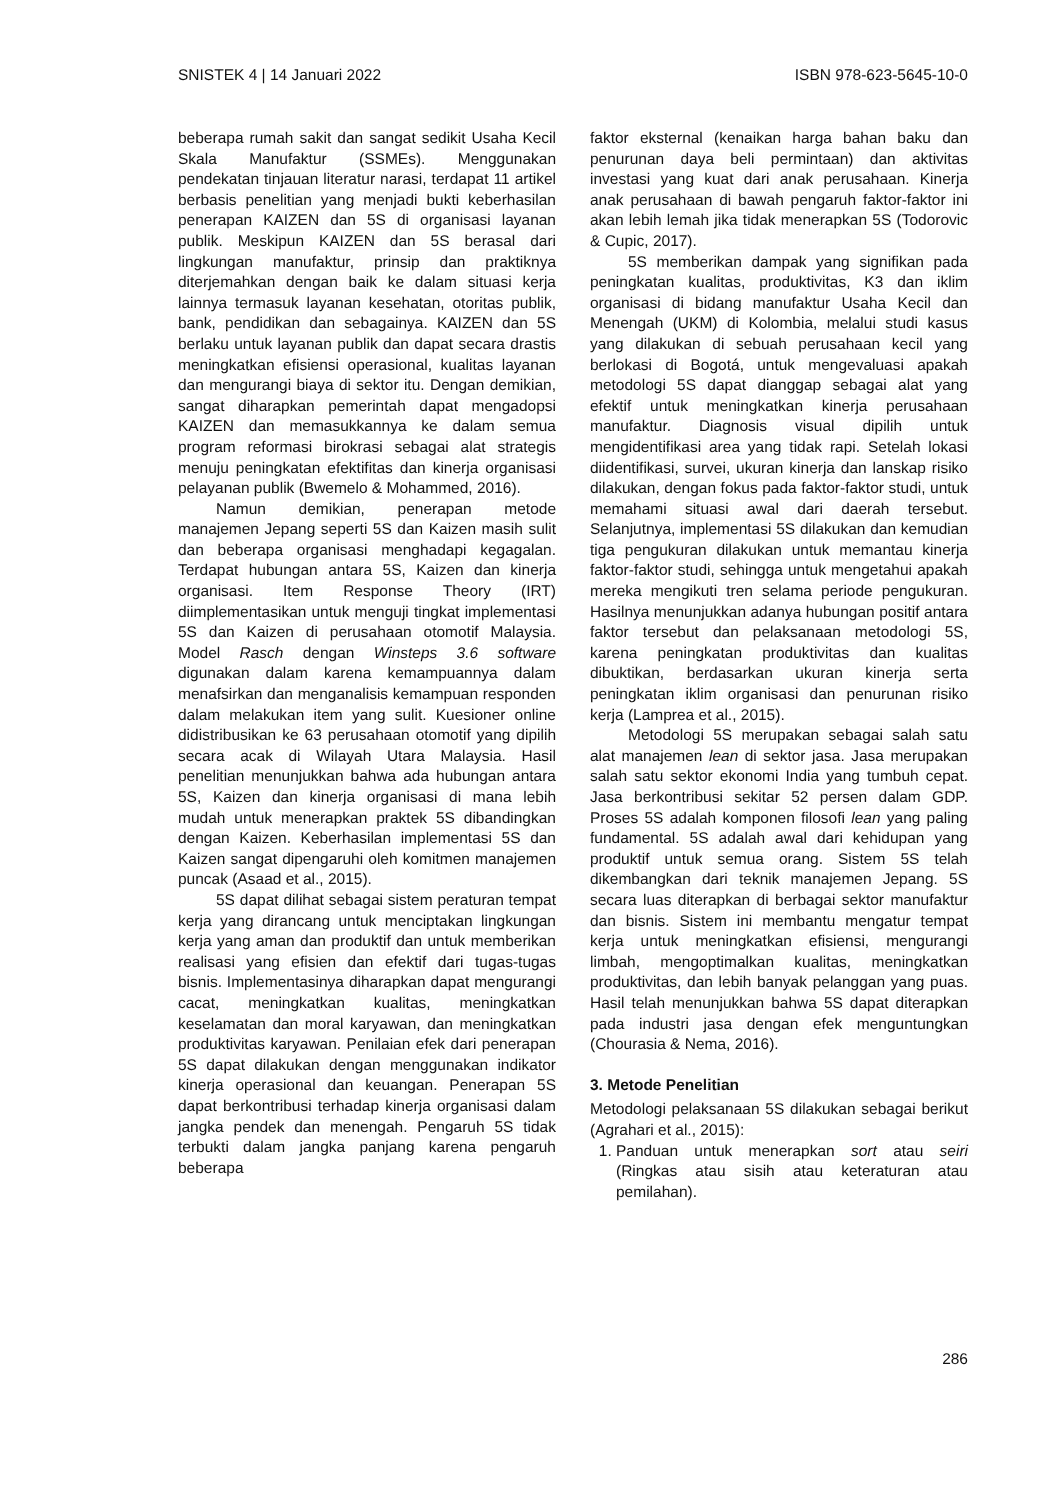SNISTEK 4 | 14 Januari 2022 ISBN 978-623-5645-10-0
beberapa rumah sakit dan sangat sedikit Usaha Kecil Skala Manufaktur (SSMEs). Menggunakan pendekatan tinjauan literatur narasi, terdapat 11 artikel berbasis penelitian yang menjadi bukti keberhasilan penerapan KAIZEN dan 5S di organisasi layanan publik. Meskipun KAIZEN dan 5S berasal dari lingkungan manufaktur, prinsip dan praktiknya diterjemahkan dengan baik ke dalam situasi kerja lainnya termasuk layanan kesehatan, otoritas publik, bank, pendidikan dan sebagainya. KAIZEN dan 5S berlaku untuk layanan publik dan dapat secara drastis meningkatkan efisiensi operasional, kualitas layanan dan mengurangi biaya di sektor itu. Dengan demikian, sangat diharapkan pemerintah dapat mengadopsi KAIZEN dan memasukkannya ke dalam semua program reformasi birokrasi sebagai alat strategis menuju peningkatan efektifitas dan kinerja organisasi pelayanan publik (Bwemelo & Mohammed, 2016).
Namun demikian, penerapan metode manajemen Jepang seperti 5S dan Kaizen masih sulit dan beberapa organisasi menghadapi kegagalan. Terdapat hubungan antara 5S, Kaizen dan kinerja organisasi. Item Response Theory (IRT) diimplementasikan untuk menguji tingkat implementasi 5S dan Kaizen di perusahaan otomotif Malaysia. Model Rasch dengan Winsteps 3.6 software digunakan dalam karena kemampuannya dalam menafsirkan dan menganalisis kemampuan responden dalam melakukan item yang sulit. Kuesioner online didistribusikan ke 63 perusahaan otomotif yang dipilih secara acak di Wilayah Utara Malaysia. Hasil penelitian menunjukkan bahwa ada hubungan antara 5S, Kaizen dan kinerja organisasi di mana lebih mudah untuk menerapkan praktek 5S dibandingkan dengan Kaizen. Keberhasilan implementasi 5S dan Kaizen sangat dipengaruhi oleh komitmen manajemen puncak (Asaad et al., 2015).
5S dapat dilihat sebagai sistem peraturan tempat kerja yang dirancang untuk menciptakan lingkungan kerja yang aman dan produktif dan untuk memberikan realisasi yang efisien dan efektif dari tugas-tugas bisnis. Implementasinya diharapkan dapat mengurangi cacat, meningkatkan kualitas, meningkatkan keselamatan dan moral karyawan, dan meningkatkan produktivitas karyawan. Penilaian efek dari penerapan 5S dapat dilakukan dengan menggunakan indikator kinerja operasional dan keuangan. Penerapan 5S dapat berkontribusi terhadap kinerja organisasi dalam jangka pendek dan menengah. Pengaruh 5S tidak terbukti dalam jangka panjang karena pengaruh beberapa
faktor eksternal (kenaikan harga bahan baku dan penurunan daya beli permintaan) dan aktivitas investasi yang kuat dari anak perusahaan. Kinerja anak perusahaan di bawah pengaruh faktor-faktor ini akan lebih lemah jika tidak menerapkan 5S (Todorovic & Cupic, 2017).
5S memberikan dampak yang signifikan pada peningkatan kualitas, produktivitas, K3 dan iklim organisasi di bidang manufaktur Usaha Kecil dan Menengah (UKM) di Kolombia, melalui studi kasus yang dilakukan di sebuah perusahaan kecil yang berlokasi di Bogotá, untuk mengevaluasi apakah metodologi 5S dapat dianggap sebagai alat yang efektif untuk meningkatkan kinerja perusahaan manufaktur. Diagnosis visual dipilih untuk mengidentifikasi area yang tidak rapi. Setelah lokasi diidentifikasi, survei, ukuran kinerja dan lanskap risiko dilakukan, dengan fokus pada faktor-faktor studi, untuk memahami situasi awal dari daerah tersebut. Selanjutnya, implementasi 5S dilakukan dan kemudian tiga pengukuran dilakukan untuk memantau kinerja faktor-faktor studi, sehingga untuk mengetahui apakah mereka mengikuti tren selama periode pengukuran. Hasilnya menunjukkan adanya hubungan positif antara faktor tersebut dan pelaksanaan metodologi 5S, karena peningkatan produktivitas dan kualitas dibuktikan, berdasarkan ukuran kinerja serta peningkatan iklim organisasi dan penurunan risiko kerja (Lamprea et al., 2015).
Metodologi 5S merupakan sebagai salah satu alat manajemen lean di sektor jasa. Jasa merupakan salah satu sektor ekonomi India yang tumbuh cepat. Jasa berkontribusi sekitar 52 persen dalam GDP. Proses 5S adalah komponen filosofi lean yang paling fundamental. 5S adalah awal dari kehidupan yang produktif untuk semua orang. Sistem 5S telah dikembangkan dari teknik manajemen Jepang. 5S secara luas diterapkan di berbagai sektor manufaktur dan bisnis. Sistem ini membantu mengatur tempat kerja untuk meningkatkan efisiensi, mengurangi limbah, mengoptimalkan kualitas, meningkatkan produktivitas, dan lebih banyak pelanggan yang puas. Hasil telah menunjukkan bahwa 5S dapat diterapkan pada industri jasa dengan efek menguntungkan (Chourasia & Nema, 2016).
3. Metode Penelitian
Metodologi pelaksanaan 5S dilakukan sebagai berikut (Agrahari et al., 2015):
1. Panduan untuk menerapkan sort atau seiri (Ringkas atau sisih atau keteraturan atau pemilahan).
286